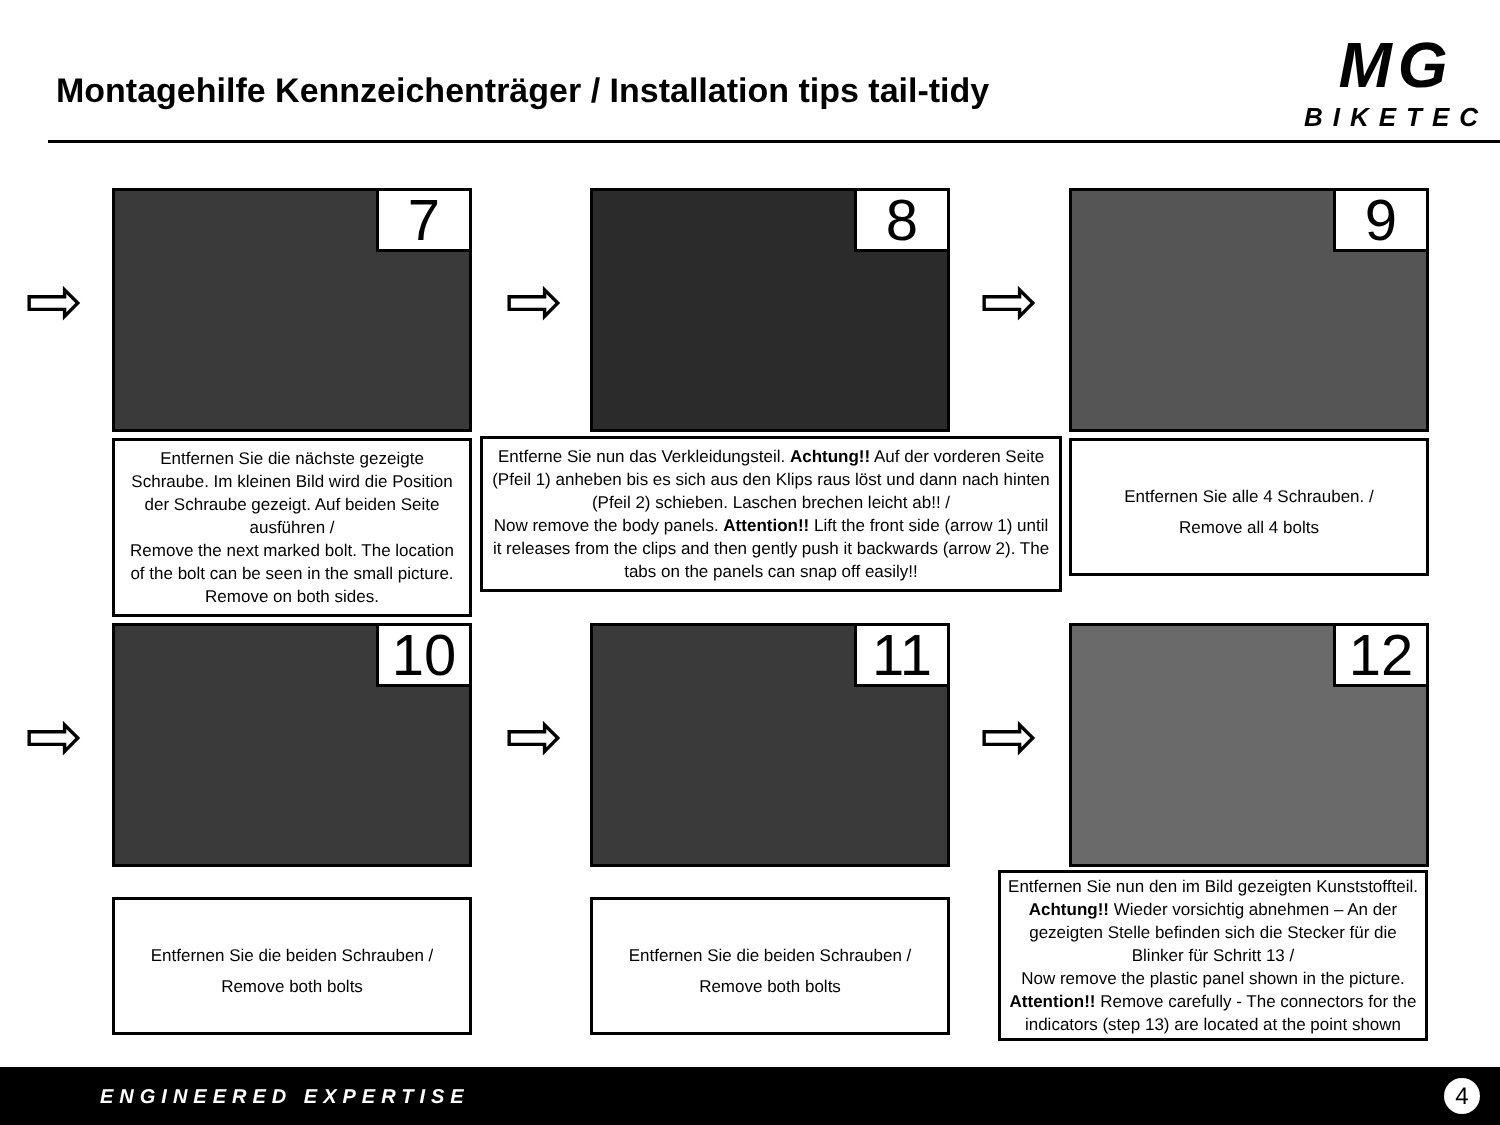Montagehilfe Kennzeichenträger / Installation tips tail-tidy
MG
BIKETEC
⇨
7
Entfernen Sie die nächste gezeigte Schraube. Im kleinen Bild wird die Position der Schraube gezeigt. Auf beiden Seite ausführen /
Remove the next marked bolt. The location of the bolt can be seen in the small picture. Remove on both sides.
⇨
8
Entferne Sie nun das Verkleidungsteil. Achtung!! Auf der vorderen Seite (Pfeil 1) anheben bis es sich aus den Klips raus löst und dann nach hinten (Pfeil 2) schieben. Laschen brechen leicht ab!! /
Now remove the body panels. Attention!! Lift the front side (arrow 1) until it releases from the clips and then gently push it backwards (arrow 2). The tabs on the panels can snap off easily!!
⇨
9
Entfernen Sie alle 4 Schrauben. /
Remove all 4 bolts
⇨
10
Entfernen Sie die beiden Schrauben /
Remove both bolts
⇨
11
Entfernen Sie die beiden Schrauben /
Remove both bolts
⇨
12
Entfernen Sie nun den im Bild gezeigten Kunststoffteil. Achtung!! Wieder vorsichtig abnehmen – An der gezeigten Stelle befinden sich die Stecker für die Blinker für Schritt 13 /
Now remove the plastic panel shown in the picture. Attention!! Remove carefully - The connectors for the indicators (step 13) are located at the point shown
ENGINEERED EXPERTISE 4